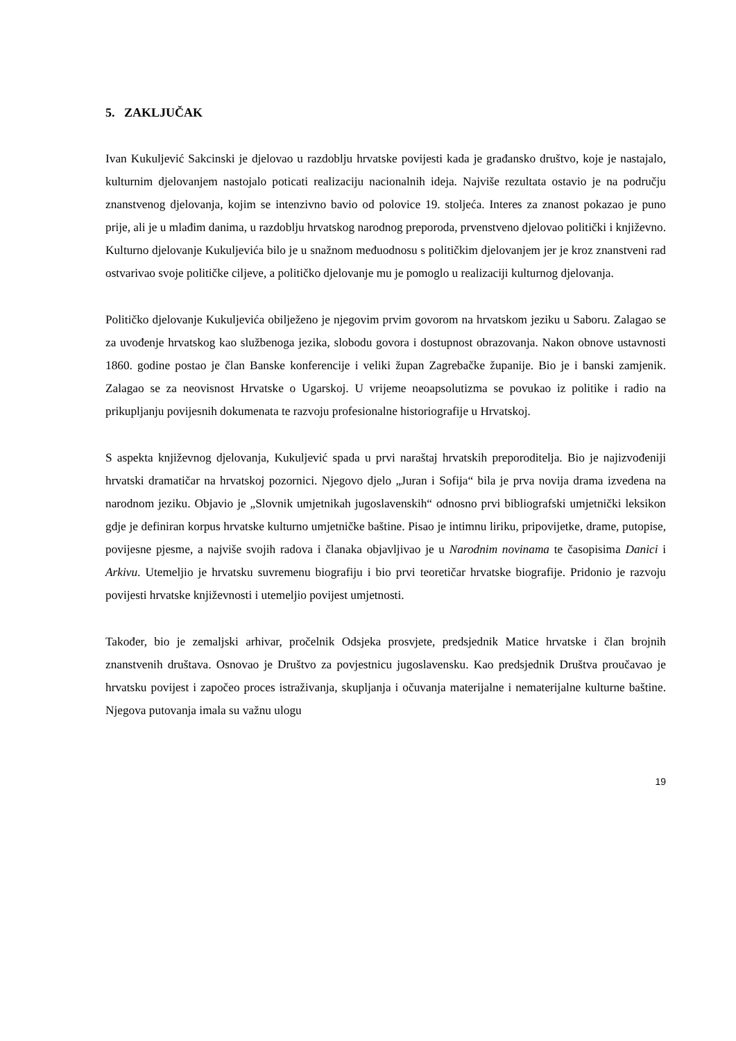5. ZAKLJUČAK
Ivan Kukuljević Sakcinski je djelovao u razdoblju hrvatske povijesti kada je građansko društvo, koje je nastajalo, kulturnim djelovanjem nastojalo poticati realizaciju nacionalnih ideja. Najviše rezultata ostavio je na području znanstvenog djelovanja, kojim se intenzivno bavio od polovice 19. stoljeća. Interes za znanost pokazao je puno prije, ali je u mlađim danima, u razdoblju hrvatskog narodnog preporoda, prvenstveno djelovao politički i književno. Kulturno djelovanje Kukuljevića bilo je u snažnom međuodnosu s političkim djelovanjem jer je kroz znanstveni rad ostvarivao svoje političke ciljeve, a političko djelovanje mu je pomoglo u realizaciji kulturnog djelovanja.
Političko djelovanje Kukuljevića obilježeno je njegovim prvim govorom na hrvatskom jeziku u Saboru. Zalagao se za uvođenje hrvatskog kao službenoga jezika, slobodu govora i dostupnost obrazovanja. Nakon obnove ustavnosti 1860. godine postao je član Banske konferencije i veliki župan Zagrebačke županije. Bio je i banski zamjenik. Zalagao se za neovisnost Hrvatske o Ugarskoj. U vrijeme neoapsolutizma se povukao iz politike i radio na prikupljanju povijesnih dokumenata te razvoju profesionalne historiografije u Hrvatskoj.
S aspekta književnog djelovanja, Kukuljević spada u prvi naraštaj hrvatskih preporoditelja. Bio je najizvođeniji hrvatski dramatičar na hrvatskoj pozornici. Njegovo djelo „Juran i Sofija“ bila je prva novija drama izvedena na narodnom jeziku. Objavio je „Slovnik umjetnikah jugoslavenskih“ odnosno prvi bibliografski umjetnički leksikon gdje je definiran korpus hrvatske kulturno umjetničke baštine. Pisao je intimnu liriku, pripovijetke, drame, putopise, povijesne pjesme, a najviše svojih radova i članaka objavljivao je u Narodnim novinama te časopisima Danici i Arkivu. Utemeljio je hrvatsku suvremenu biografiju i bio prvi teoretičar hrvatske biografije. Pridonio je razvoju povijesti hrvatske književnosti i utemeljio povijest umjetnosti.
Također, bio je zemaljski arhivar, pročelnik Odsjeka prosvjete, predsjednik Matice hrvatske i član brojnih znanstvenih društava. Osnovao je Društvo za povjestnicu jugoslavensku. Kao predsjednik Društva proučavao je hrvatsku povijest i započeo proces istraživanja, skupljanja i očuvanja materijalne i nematerijalne kulturne baštine. Njegova putovanja imala su važnu ulogu
19